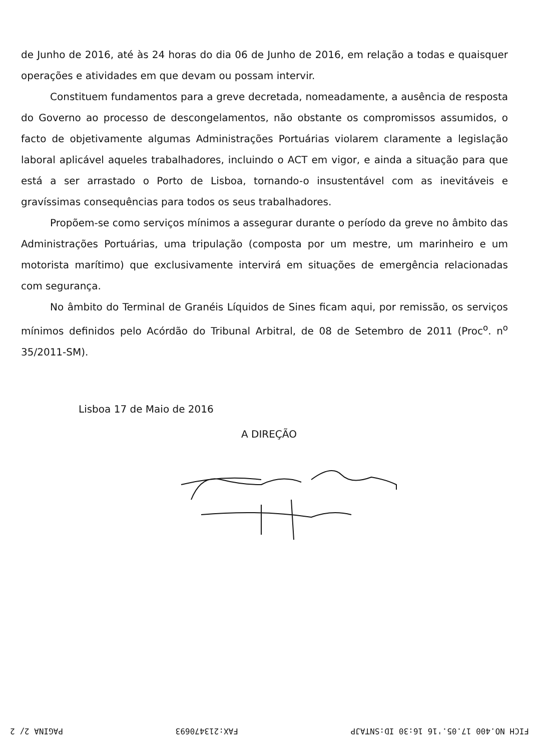de Junho de 2016, até às 24 horas do dia 06 de Junho de 2016, em relação a todas e quaisquer operações e atividades em que devam ou possam intervir.
Constituem fundamentos para a greve decretada, nomeadamente, a ausência de resposta do Governo ao processo de descongelamentos, não obstante os compromissos assumidos, o facto de objetivamente algumas Administrações Portuárias violarem claramente a legislação laboral aplicável aqueles trabalhadores, incluindo o ACT em vigor, e ainda a situação para que está a ser arrastado o Porto de Lisboa, tornando-o insustentável com as inevitáveis e gravíssimas consequências para todos os seus trabalhadores.
Propõem-se como serviços mínimos a assegurar durante o período da greve no âmbito das Administrações Portuárias, uma tripulação (composta por um mestre, um marinheiro e um motorista marítimo) que exclusivamente intervirá em situações de emergência relacionadas com segurança.
No âmbito do Terminal de Granéis Líquidos de Sines ficam aqui, por remissão, os serviços mínimos definidos pelo Acórdão do Tribunal Arbitral, de 08 de Setembro de 2011 (Proc<sup>o</sup>. n<sup>o</sup> 35/2011-SM).
Lisboa 17 de Maio de 2016
A DIREÇÃO
FICH NO.400 17.05.'16 16:30 ID:SNTAJP FAX:213470693 PAGINA 2/ 2